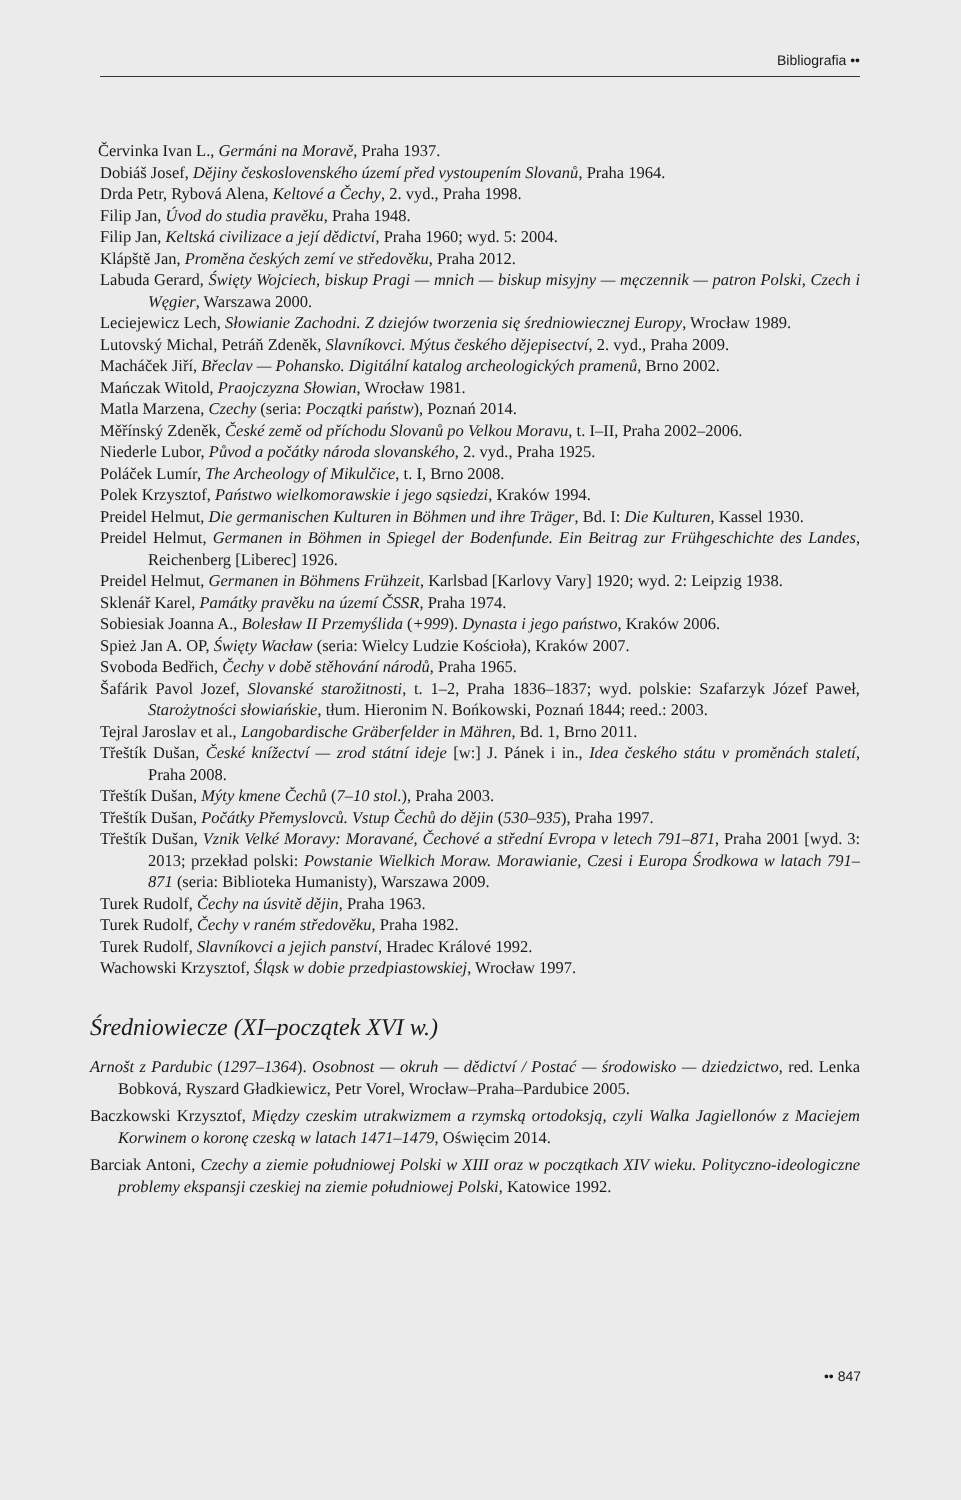Bibliografia ••
Červinka Ivan L., Germáni na Moravě, Praha 1937.
Dobiáš Josef, Dějiny československého území před vystoupením Slovanů, Praha 1964.
Drda Petr, Rybová Alena, Keltové a Čechy, 2. vyd., Praha 1998.
Filip Jan, Úvod do studia pravěku, Praha 1948.
Filip Jan, Keltská civilizace a její dědictví, Praha 1960; wyd. 5: 2004.
Klápště Jan, Proměna českých zemí ve středověku, Praha 2012.
Labuda Gerard, Święty Wojciech, biskup Pragi — mnich — biskup misyjny — męczennik — patron Polski, Czech i Węgier, Warszawa 2000.
Leciejewicz Lech, Słowianie Zachodni. Z dziejów tworzenia się średniowiecznej Europy, Wrocław 1989.
Lutovský Michal, Petráň Zdeněk, Slavníkovci. Mýtus českého dějepisectví, 2. vyd., Praha 2009.
Macháček Jiří, Břeclav — Pohansko. Digitální katalog archeologických pramenů, Brno 2002.
Mańczak Witold, Praojczyzna Słowian, Wrocław 1981.
Matla Marzena, Czechy (seria: Początki państw), Poznań 2014.
Měřínský Zdeněk, České země od příchodu Slovanů po Velkou Moravu, t. I–II, Praha 2002–2006.
Niederle Lubor, Původ a počátky národa slovanského, 2. vyd., Praha 1925.
Poláček Lumír, The Archeology of Mikulčice, t. I, Brno 2008.
Polek Krzysztof, Państwo wielkomorawskie i jego sąsiedzi, Kraków 1994.
Preidel Helmut, Die germanischen Kulturen in Böhmen und ihre Träger, Bd. I: Die Kulturen, Kassel 1930.
Preidel Helmut, Germanen in Böhmen in Spiegel der Bodenfunde. Ein Beitrag zur Frühgeschichte des Landes, Reichenberg [Liberec] 1926.
Preidel Helmut, Germanen in Böhmens Frühzeit, Karlsbad [Karlovy Vary] 1920; wyd. 2: Leipzig 1938.
Sklenář Karel, Památky pravěku na území ČSSR, Praha 1974.
Sobiesiak Joanna A., Bolesław II Przemyślida (+999). Dynasta i jego państwo, Kraków 2006.
Spież Jan A. OP, Święty Wacław (seria: Wielcy Ludzie Kościoła), Kraków 2007.
Svoboda Bedřich, Čechy v době stěhování národů, Praha 1965.
Šafárik Pavol Jozef, Slovanské starožitnosti, t. 1–2, Praha 1836–1837; wyd. polskie: Szafarzyk Józef Paweł, Starożytności słowiańskie, tłum. Hieronim N. Bońkowski, Poznań 1844; reed.: 2003.
Tejral Jaroslav et al., Langobardische Gräberfelder in Mähren, Bd. 1, Brno 2011.
Třeštík Dušan, České knížectví — zrod státní ideje [w:] J. Pánek i in., Idea českého státu v proměnách staletí, Praha 2008.
Třeštík Dušan, Mýty kmene Čechů (7–10 stol.), Praha 2003.
Třeštík Dušan, Počátky Přemyslovců. Vstup Čechů do dějin (530–935), Praha 1997.
Třeštík Dušan, Vznik Velké Moravy: Moravané, Čechové a střední Evropa v letech 791–871, Praha 2001 [wyd. 3: 2013; przekład polski: Powstanie Wielkich Moraw. Morawianie, Czesi i Europa Środkowa w latach 791–871 (seria: Biblioteka Humanisty), Warszawa 2009.
Turek Rudolf, Čechy na úsvitě dějin, Praha 1963.
Turek Rudolf, Čechy v raném středověku, Praha 1982.
Turek Rudolf, Slavníkovci a jejich panství, Hradec Králové 1992.
Wachowski Krzysztof, Śląsk w dobie przedpiastowskiej, Wrocław 1997.
Średniowiecze (XI–początek XVI w.)
Arnošt z Pardubic (1297–1364). Osobnost — okruh — dědictví / Postać — środowisko — dziedzictwo, red. Lenka Bobková, Ryszard Gładkiewicz, Petr Vorel, Wrocław–Praha–Pardubice 2005.
Baczkowski Krzysztof, Między czeskim utrakwizmem a rzymską ortodoksją, czyli Walka Jagiellonów z Maciejem Korwinem o koronę czeską w latach 1471–1479, Oświęcim 2014.
Barciak Antoni, Czechy a ziemie południowej Polski w XIII oraz w początkach XIV wieku. Polityczno-ideologiczne problemy ekspansji czeskiej na ziemie południowej Polski, Katowice 1992.
•• 847